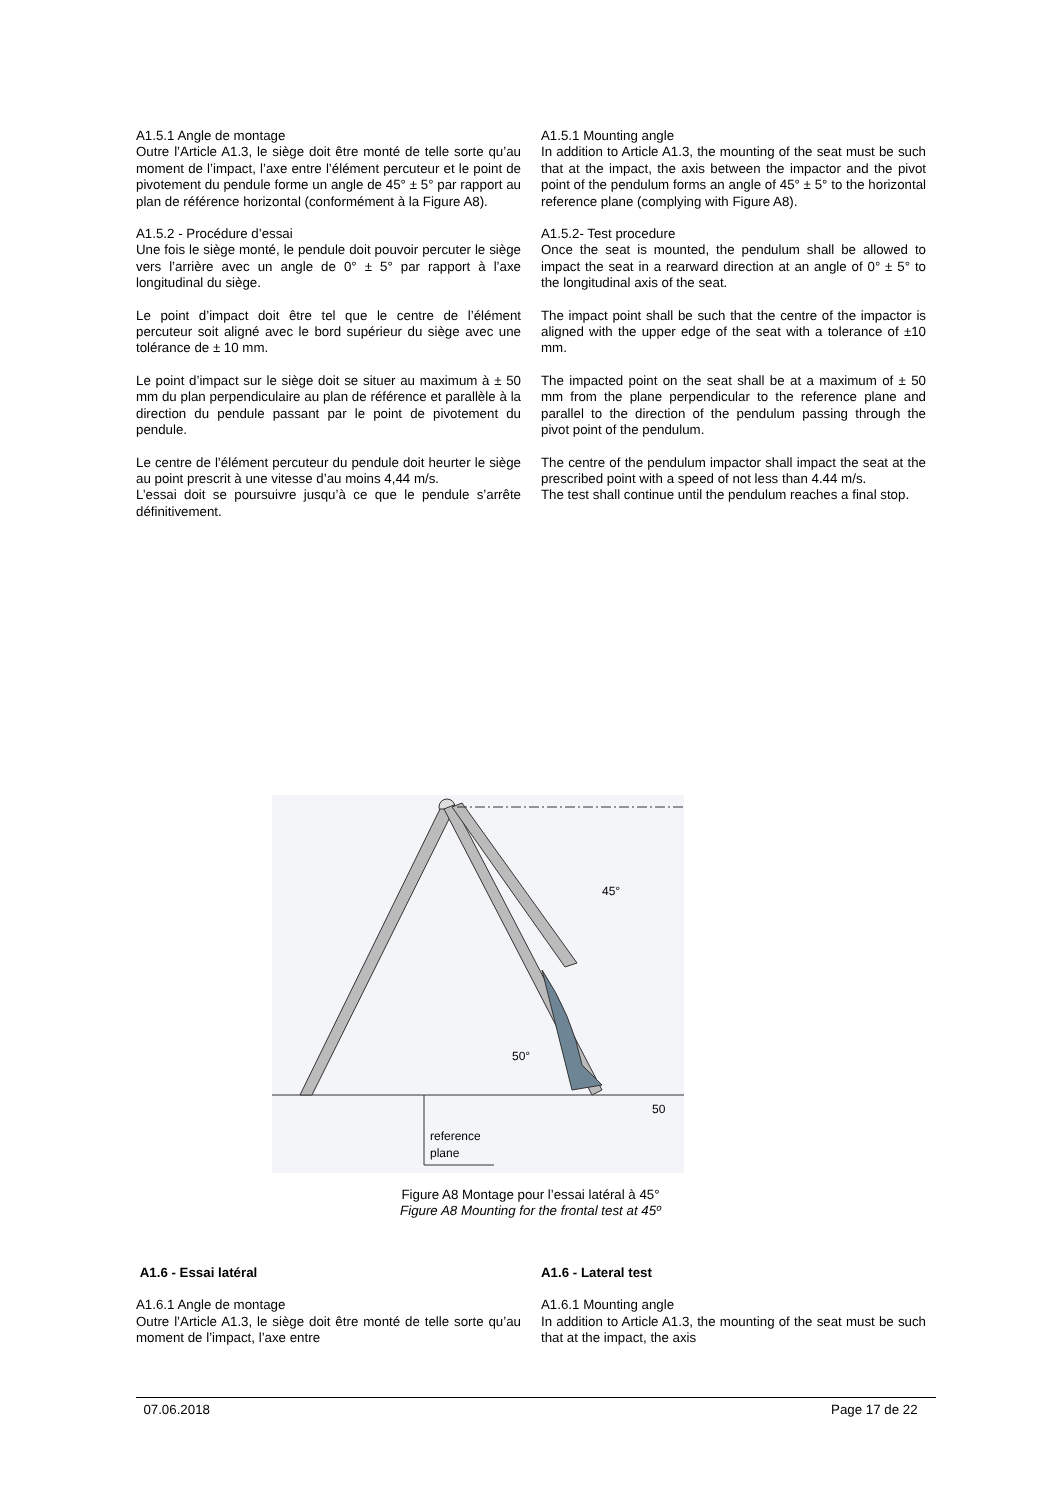A1.5.1 Angle de montage
Outre l’Article A1.3, le siège doit être monté de telle sorte qu’au moment de l’impact, l’axe entre l’élément percuteur et le point de pivotement du pendule forme un angle de 45° ± 5° par rapport au plan de référence horizontal (conformément à la Figure A8).
A1.5.1 Mounting angle
In addition to Article A1.3, the mounting of the seat must be such that at the impact, the axis between the impactor and the pivot point of the pendulum forms an angle of 45° ± 5° to the horizontal reference plane (complying with Figure A8).
A1.5.2 - Procédure d’essai
Une fois le siège monté, le pendule doit pouvoir percuter le siège vers l’arrière avec un angle de 0° ± 5° par rapport à l’axe longitudinal du siège.
A1.5.2- Test procedure
Once the seat is mounted, the pendulum shall be allowed to impact the seat in a rearward direction at an angle of 0° ± 5° to the longitudinal axis of the seat.
Le point d’impact doit être tel que le centre de l’élément percuteur soit aligné avec le bord supérieur du siège avec une tolérance de ± 10 mm.
The impact point shall be such that the centre of the impactor is aligned with the upper edge of the seat with a tolerance of ±10 mm.
Le point d’impact sur le siège doit se situer au maximum à ± 50 mm du plan perpendiculaire au plan de référence et parallèle à la direction du pendule passant par le point de pivotement du pendule.
The impacted point on the seat shall be at a maximum of ± 50 mm from the plane perpendicular to the reference plane and parallel to the direction of the pendulum passing through the pivot point of the pendulum.
Le centre de l’élément percuteur du pendule doit heurter le siège au point prescrit à une vitesse d’au moins 4,44 m/s.
L’essai doit se poursuivre jusqu’à ce que le pendule s’arrête définitivement.
The centre of the pendulum impactor shall impact the seat at the prescribed point with a speed of not less than 4.44 m/s.
The test shall continue until the pendulum reaches a final stop.
45°
50°
50
reference
plane
Figure A8 Montage pour l’essai latéral à 45°
Figure A8 Mounting for the frontal test at 45º
A1.6 - Essai latéral
A1.6.1 Angle de montage
Outre l’Article A1.3, le siège doit être monté de telle sorte qu’au moment de l’impact, l’axe entre
A1.6 - Lateral test
A1.6.1 Mounting angle
In addition to Article A1.3, the mounting of the seat must be such that at the impact, the axis
07.06.2018 Page 17 de 22